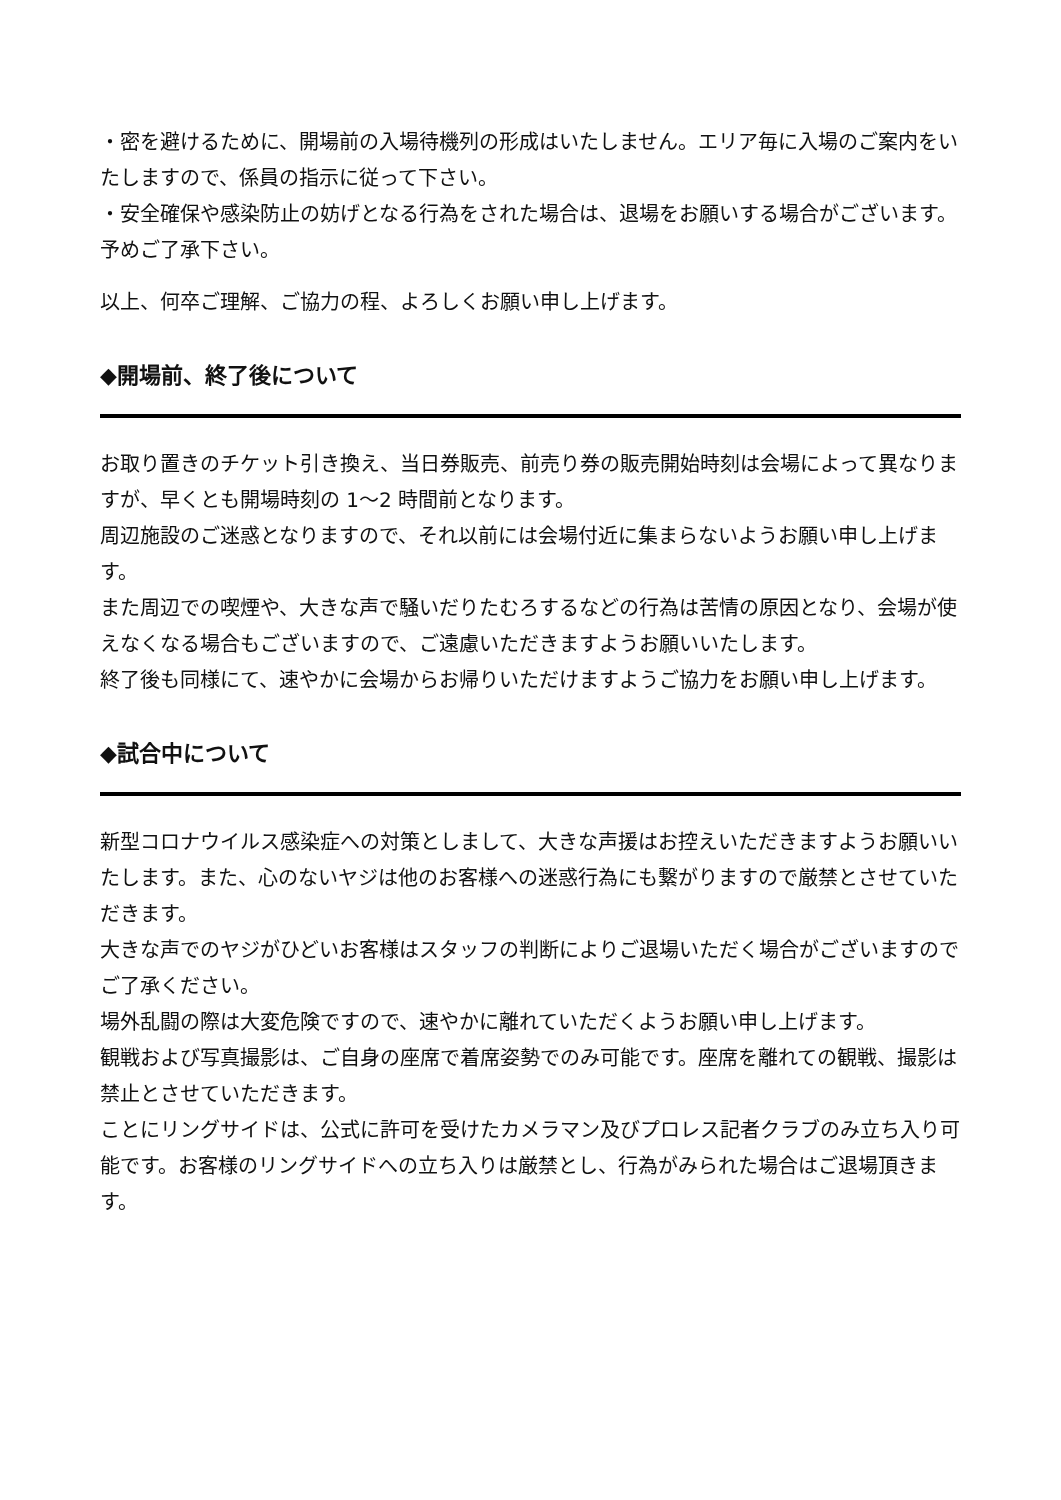・密を避けるために、開場前の入場待機列の形成はいたしません。エリア毎に入場のご案内をいたしますので、係員の指示に従って下さい。
・安全確保や感染防止の妨げとなる行為をされた場合は、退場をお願いする場合がございます。予めご了承下さい。
以上、何卒ご理解、ご協力の程、よろしくお願い申し上げます。
◆開場前、終了後について
お取り置きのチケット引き換え、当日券販売、前売り券の販売開始時刻は会場によって異なりますが、早くとも開場時刻の 1～2 時間前となります。
周辺施設のご迷惑となりますので、それ以前には会場付近に集まらないようお願い申し上げます。
また周辺での喫煙や、大きな声で騒いだりたむろするなどの行為は苦情の原因となり、会場が使えなくなる場合もございますので、ご遠慮いただきますようお願いいたします。
終了後も同様にて、速やかに会場からお帰りいただけますようご協力をお願い申し上げます。
◆試合中について
新型コロナウイルス感染症への対策としまして、大きな声援はお控えいただきますようお願いいたします。また、心のないヤジは他のお客様への迷惑行為にも繋がりますので厳禁とさせていただきます。
大きな声でのヤジがひどいお客様はスタッフの判断によりご退場いただく場合がございますのでご了承ください。
場外乱闘の際は大変危険ですので、速やかに離れていただくようお願い申し上げます。
観戦および写真撮影は、ご自身の座席で着席姿勢でのみ可能です。座席を離れての観戦、撮影は禁止とさせていただきます。
ことにリングサイドは、公式に許可を受けたカメラマン及びプロレス記者クラブのみ立ち入り可能です。お客様のリングサイドへの立ち入りは厳禁とし、行為がみられた場合はご退場頂きます。